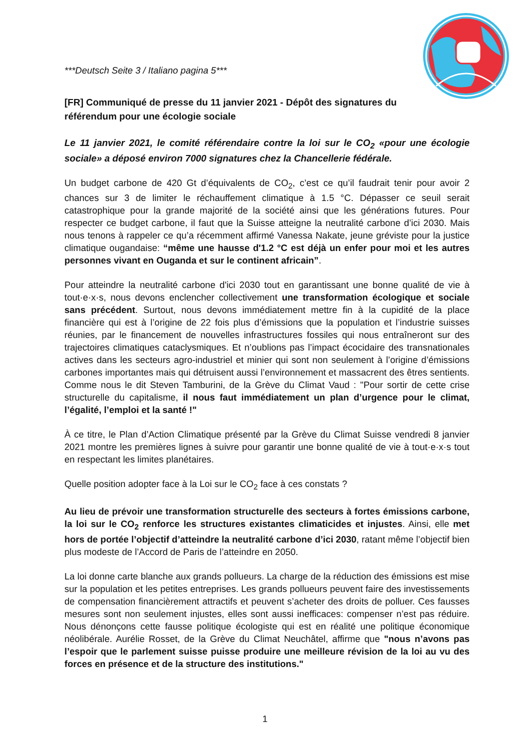***Deutsch Seite 3 / Italiano pagina 5***
[FR] Communiqué de presse du 11 janvier 2021 - Dépôt des signatures du référendum pour une écologie sociale
Le 11 janvier 2021, le comité référendaire contre la loi sur le CO<sub>2</sub> «pour une écologie sociale» a déposé environ 7000 signatures chez la Chancellerie fédérale.
Un budget carbone de 420 Gt d’équivalents de CO<sub>2</sub>, c’est ce qu’il faudrait tenir pour avoir 2 chances sur 3 de limiter le réchauffement climatique à 1.5 °C. Dépasser ce seuil serait catastrophique pour la grande majorité de la société ainsi que les générations futures. Pour respecter ce budget carbone, il faut que la Suisse atteigne la neutralité carbone d’ici 2030. Mais nous tenons à rappeler ce qu’a récemment affirmé Vanessa Nakate, jeune gréviste pour la justice climatique ougandaise: “même une hausse d'1.2 °C est déjà un enfer pour moi et les autres personnes vivant en Ouganda et sur le continent africain”.
Pour atteindre la neutralité carbone d'ici 2030 tout en garantissant une bonne qualité de vie à tout·e·x·s, nous devons enclencher collectivement une transformation écologique et sociale sans précédent. Surtout, nous devons immédiatement mettre fin à la cupidité de la place financière qui est à l’origine de 22 fois plus d’émissions que la population et l’industrie suisses réunies, par le financement de nouvelles infrastructures fossiles qui nous entraîneront sur des trajectoires climatiques cataclysmiques. Et n’oublions pas l’impact écocidaire des transnationales actives dans les secteurs agro-industriel et minier qui sont non seulement à l’origine d’émissions carbones importantes mais qui détruisent aussi l’environnement et massacrent des êtres sentients. Comme nous le dit Steven Tamburini, de la Grève du Climat Vaud : "Pour sortir de cette crise structurelle du capitalisme, il nous faut immédiatement un plan d’urgence pour le climat, l’égalité, l’emploi et la santé !"
À ce titre, le Plan d’Action Climatique présenté par la Grève du Climat Suisse vendredi 8 janvier 2021 montre les premières lignes à suivre pour garantir une bonne qualité de vie à tout·e·x·s tout en respectant les limites planétaires.
Quelle position adopter face à la Loi sur le CO<sub>2</sub> face à ces constats ?
Au lieu de prévoir une transformation structurelle des secteurs à fortes émissions carbone, la loi sur le CO<sub>2</sub> renforce les structures existantes climaticides et injustes. Ainsi, elle met hors de portée l’objectif d’atteindre la neutralité carbone d’ici 2030, ratant même l’objectif bien plus modeste de l’Accord de Paris de l’atteindre en 2050.
La loi donne carte blanche aux grands pollueurs. La charge de la réduction des émissions est mise sur la population et les petites entreprises. Les grands pollueurs peuvent faire des investissements de compensation financièrement attractifs et peuvent s’acheter des droits de polluer. Ces fausses mesures sont non seulement injustes, elles sont aussi inefficaces: compenser n’est pas réduire. Nous dénonçons cette fausse politique écologiste qui est en réalité une politique économique néolibérale. Aurélie Rosset, de la Grève du Climat Neuchâtel, affirme que "nous n’avons pas l’espoir que le parlement suisse puisse produire une meilleure révision de la loi au vu des forces en présence et de la structure des institutions."
1